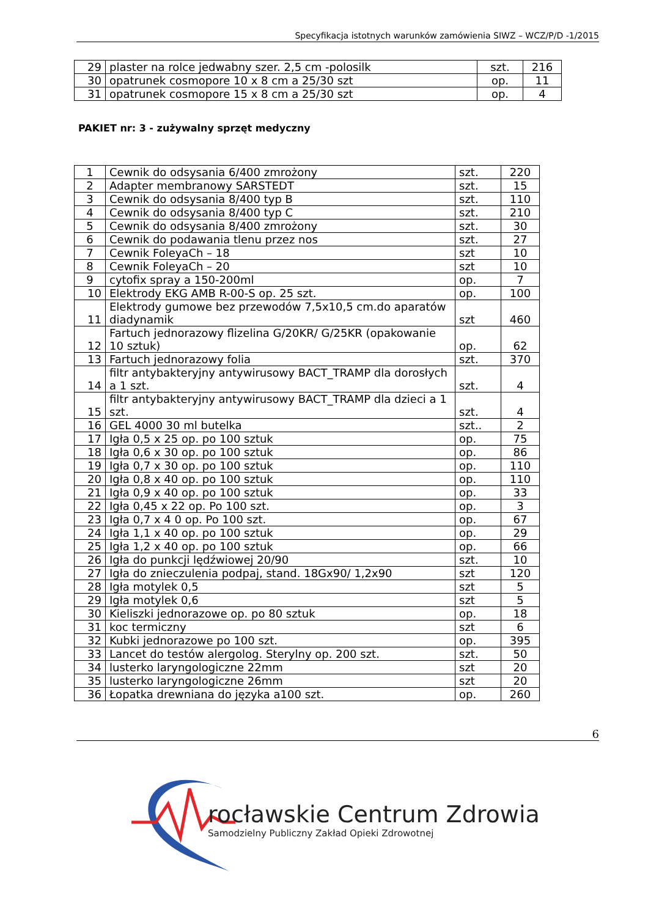Specyfikacja istotnych warunków zamówienia SIWZ – WCZ/P/D -1/2015
| 29 | plaster na rolce jedwabny szer. 2,5 cm -polosilk | szt. | 216 |
| 30 | opatrunek cosmopore 10 x 8 cm a 25/30 szt | op. | 11 |
| 31 | opatrunek cosmopore 15 x 8 cm a 25/30 szt | op. | 4 |
PAKIET nr: 3 - zużywalny sprzęt medyczny
| 1 | Cewnik do odsysania 6/400 zmrożony | szt. | 220 |
| 2 | Adapter membranowy SARSTEDT | szt. | 15 |
| 3 | Cewnik do odsysania 8/400 typ B | szt. | 110 |
| 4 | Cewnik do odsysania 8/400 typ C | szt. | 210 |
| 5 | Cewnik do odsysania 8/400 zmrożony | szt. | 30 |
| 6 | Cewnik do podawania tlenu przez nos | szt. | 27 |
| 7 | Cewnik FoleyaCh – 18 | szt | 10 |
| 8 | Cewnik FoleyaCh – 20 | szt | 10 |
| 9 | cytofix spray a 150-200ml | op. | 7 |
| 10 | Elektrody EKG AMB R-00-S op. 25 szt. | op. | 100 |
| 11 | Elektrody gumowe bez przewodów 7,5x10,5 cm.do aparatów diadynamik | szt | 460 |
| 12 | Fartuch jednorazowy flizelina G/20KR/ G/25KR (opakowanie 10 sztuk) | op. | 62 |
| 13 | Fartuch jednorazowy folia | szt. | 370 |
| 14 | filtr antybakteryjny antywirusowy BACT_TRAMP dla dorosłych a 1 szt. | szt. | 4 |
| 15 | filtr antybakteryjny antywirusowy BACT_TRAMP dla dzieci a 1 szt. | szt. | 4 |
| 16 | GEL 4000 30 ml butelka | szt.. | 2 |
| 17 | Igła 0,5 x 25 op. po 100 sztuk | op. | 75 |
| 18 | Igła 0,6 x 30 op. po 100 sztuk | op. | 86 |
| 19 | Igła 0,7 x 30 op. po 100 sztuk | op. | 110 |
| 20 | Igła 0,8 x 40 op. po 100 sztuk | op. | 110 |
| 21 | Igła 0,9 x 40 op. po 100 sztuk | op. | 33 |
| 22 | Igła 0,45 x 22 op. Po 100 szt. | op. | 3 |
| 23 | Igła 0,7 x 4 0 op. Po 100 szt. | op. | 67 |
| 24 | Igła 1,1 x 40 op. po 100 sztuk | op. | 29 |
| 25 | Igła 1,2 x 40 op. po 100 sztuk | op. | 66 |
| 26 | Igła do punkcji lędźwiowej 20/90 | szt. | 10 |
| 27 | Igła do znieczulenia podpaj, stand. 18Gx90/ 1,2x90 | szt | 120 |
| 28 | Igła motylek 0,5 | szt | 5 |
| 29 | Igła motylek 0,6 | szt | 5 |
| 30 | Kieliszki jednorazowe op. po 80 sztuk | op. | 18 |
| 31 | koc termiczny | szt | 6 |
| 32 | Kubki jednorazowe po 100 szt. | op. | 395 |
| 33 | Lancet do testów alergolog. Sterylny op. 200 szt. | szt. | 50 |
| 34 | lusterko laryngologiczne 22mm | szt | 20 |
| 35 | lusterko laryngologiczne 26mm | szt | 20 |
| 36 | Łopatka drewniana do języka a100 szt. | op. | 260 |
6
rocławskie Centrum Zdrowia
Samodzielny Publiczny Zakład Opieki Zdrowotnej